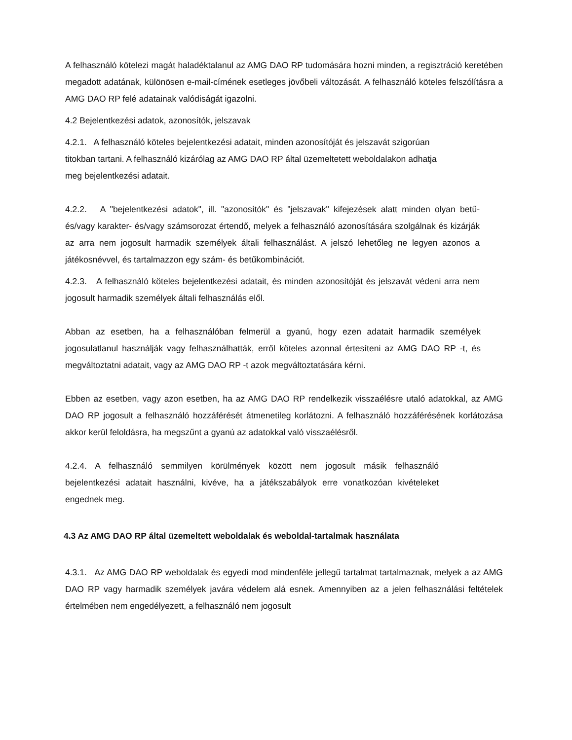A felhasználó kötelezi magát haladéktalanul az AMG DAO RP tudomására hozni minden, a regisztráció keretében megadott adatának, különösen e-mail-címének esetleges jövőbeli változását. A felhasználó köteles felszólításra a AMG DAO RP felé adatainak valódiságát igazolni.
4.2 Bejelentkezési adatok, azonosítók, jelszavak
4.2.1. A felhasználó köteles bejelentkezési adatait, minden azonosítóját és jelszavát szigorúan titokban tartani. A felhasználó kizárólag az AMG DAO RP által üzemeltetett weboldalakon adhatja meg bejelentkezési adatait.
4.2.2. A "bejelentkezési adatok", ill. "azonosítók" és "jelszavak" kifejezések alatt minden olyan betű- és/vagy karakter- és/vagy számsorozat értendő, melyek a felhasználó azonosítására szolgálnak és kizárják az arra nem jogosult harmadik személyek általi felhasználást. A jelszó lehetőleg ne legyen azonos a játékosnévvel, és tartalmazzon egy szám- és betűkombinációt.
4.2.3. A felhasználó köteles bejelentkezési adatait, és minden azonosítóját és jelszavát védeni arra nem jogosult harmadik személyek általi felhasználás elől.
Abban az esetben, ha a felhasználóban felmerül a gyanú, hogy ezen adatait harmadik személyek jogosulatlanul használják vagy felhasználhatták, erről köteles azonnal értesíteni az AMG DAO RP -t, és megváltoztatni adatait, vagy az AMG DAO RP -t azok megváltoztatására kérni.
Ebben az esetben, vagy azon esetben, ha az AMG DAO RP rendelkezik visszaélésre utaló adatokkal, az AMG DAO RP jogosult a felhasználó hozzáférését átmenetileg korlátozni. A felhasználó hozzáférésének korlátozása akkor kerül feloldásra, ha megszűnt a gyanú az adatokkal való visszaélésről.
4.2.4. A felhasználó semmilyen körülmények között nem jogosult másik felhasználó bejelentkezési adatait használni, kivéve, ha a játékszabályok erre vonatkozóan kivételeket engednek meg.
4.3 Az AMG DAO RP által üzemeltett weboldalak és weboldal-tartalmak használata
4.3.1. Az AMG DAO RP weboldalak és egyedi mod mindenféle jellegű tartalmat tartalmaznak, melyek a az AMG DAO RP vagy harmadik személyek javára védelem alá esnek. Amennyiben az a jelen felhasználási feltételek értelmében nem engedélyezett, a felhasználó nem jogosult